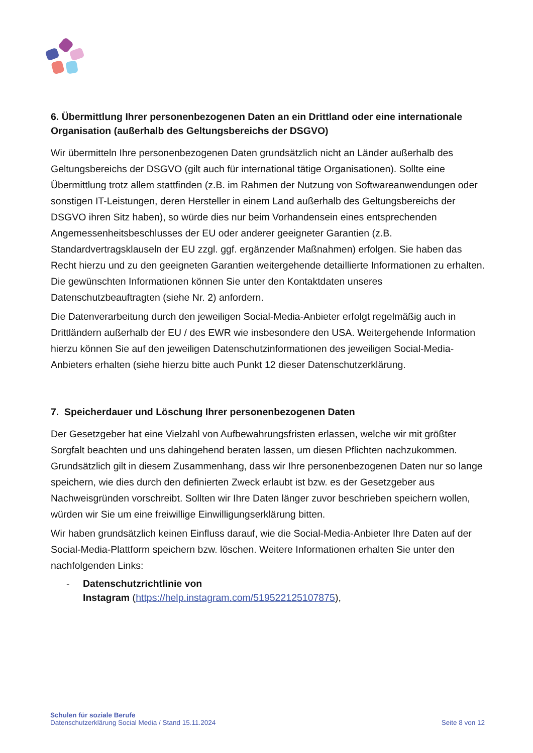6. Übermittlung Ihrer personenbezogenen Daten an ein Drittland oder eine internationale Organisation (außerhalb des Geltungsbereichs der DSGVO)
Wir übermitteln Ihre personenbezogenen Daten grundsätzlich nicht an Länder außerhalb des Geltungsbereichs der DSGVO (gilt auch für international tätige Organisationen). Sollte eine Übermittlung trotz allem stattfinden (z.B. im Rahmen der Nutzung von Softwareanwendungen oder sonstigen IT-Leistungen, deren Hersteller in einem Land außerhalb des Geltungsbereichs der DSGVO ihren Sitz haben), so würde dies nur beim Vorhandensein eines entsprechenden Angemessenheitsbeschlusses der EU oder anderer geeigneter Garantien (z.B. Standardvertragsklauseln der EU zzgl. ggf. ergänzender Maßnahmen) erfolgen. Sie haben das Recht hierzu und zu den geeigneten Garantien weitergehende detaillierte Informationen zu erhalten. Die gewünschten Informationen können Sie unter den Kontaktdaten unseres Datenschutzbeauftragten (siehe Nr. 2) anfordern.
Die Datenverarbeitung durch den jeweiligen Social-Media-Anbieter erfolgt regelmäßig auch in Drittländern außerhalb der EU / des EWR wie insbesondere den USA. Weitergehende Information hierzu können Sie auf den jeweiligen Datenschutzinformationen des jeweiligen Social-Media-Anbieters erhalten (siehe hierzu bitte auch Punkt 12 dieser Datenschutzerklärung.
7. Speicherdauer und Löschung Ihrer personenbezogenen Daten
Der Gesetzgeber hat eine Vielzahl von Aufbewahrungsfristen erlassen, welche wir mit größter Sorgfalt beachten und uns dahingehend beraten lassen, um diesen Pflichten nachzukommen. Grundsätzlich gilt in diesem Zusammenhang, dass wir Ihre personenbezogenen Daten nur so lange speichern, wie dies durch den definierten Zweck erlaubt ist bzw. es der Gesetzgeber aus Nachweisgründen vorschreibt. Sollten wir Ihre Daten länger zuvor beschrieben speichern wollen, würden wir Sie um eine freiwillige Einwilligungserklärung bitten.
Wir haben grundsätzlich keinen Einfluss darauf, wie die Social-Media-Anbieter Ihre Daten auf der Social-Media-Plattform speichern bzw. löschen. Weitere Informationen erhalten Sie unter den nachfolgenden Links:
- Datenschutzrichtlinie von
Instagram (https://help.instagram.com/519522125107875),
Schulen für soziale Berufe
Datenschutzerklärung Social Media / Stand 15.11.2024
Seite 8 von 12